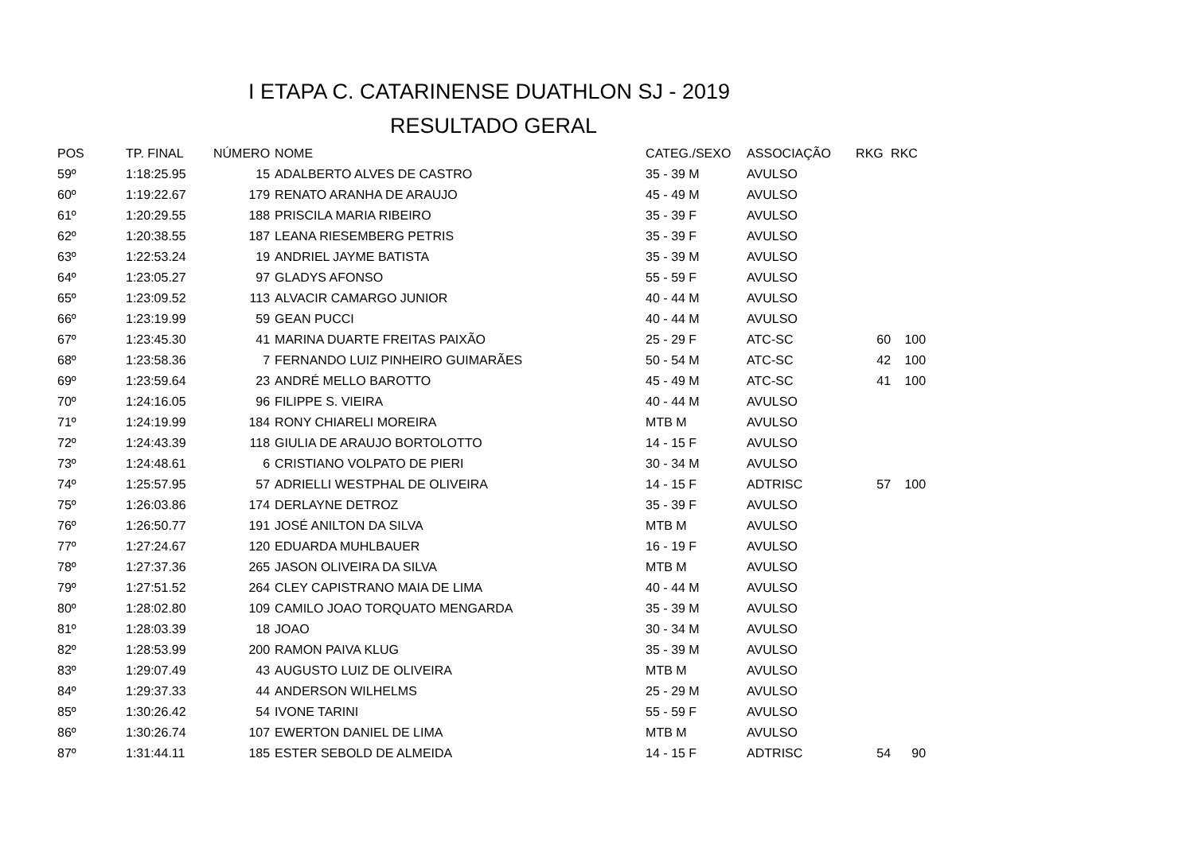I ETAPA C. CATARINENSE DUATHLON SJ - 2019
RESULTADO GERAL
| POS | TP. FINAL | NÚMERO | NOME | CATEG./SEXO | ASSOCIAÇÃO | RKG | RKC |
| --- | --- | --- | --- | --- | --- | --- | --- |
| 59º | 1:18:25.95 | 15 | ADALBERTO ALVES DE CASTRO | 35 - 39 M | AVULSO | | |
| 60º | 1:19:22.67 | 179 | RENATO ARANHA DE ARAUJO | 45 - 49 M | AVULSO | | |
| 61º | 1:20:29.55 | 188 | PRISCILA MARIA RIBEIRO | 35 - 39 F | AVULSO | | |
| 62º | 1:20:38.55 | 187 | LEANA RIESEMBERG PETRIS | 35 - 39 F | AVULSO | | |
| 63º | 1:22:53.24 | 19 | ANDRIEL JAYME BATISTA | 35 - 39 M | AVULSO | | |
| 64º | 1:23:05.27 | 97 | GLADYS AFONSO | 55 - 59 F | AVULSO | | |
| 65º | 1:23:09.52 | 113 | ALVACIR CAMARGO JUNIOR | 40 - 44 M | AVULSO | | |
| 66º | 1:23:19.99 | 59 | GEAN PUCCI | 40 - 44 M | AVULSO | | |
| 67º | 1:23:45.30 | 41 | MARINA DUARTE FREITAS PAIXÃO | 25 - 29 F | ATC-SC | 60 | 100 |
| 68º | 1:23:58.36 | 7 | FERNANDO LUIZ PINHEIRO GUIMARÃES | 50 - 54 M | ATC-SC | 42 | 100 |
| 69º | 1:23:59.64 | 23 | ANDRÉ MELLO BAROTTO | 45 - 49 M | ATC-SC | 41 | 100 |
| 70º | 1:24:16.05 | 96 | FILIPPE S. VIEIRA | 40 - 44 M | AVULSO | | |
| 71º | 1:24:19.99 | 184 | RONY CHIARELI MOREIRA | MTB M | AVULSO | | |
| 72º | 1:24:43.39 | 118 | GIULIA DE ARAUJO BORTOLOTTO | 14 - 15 F | AVULSO | | |
| 73º | 1:24:48.61 | 6 | CRISTIANO VOLPATO DE PIERI | 30 - 34 M | AVULSO | | |
| 74º | 1:25:57.95 | 57 | ADRIELLI WESTPHAL DE OLIVEIRA | 14 - 15 F | ADTRISC | 57 | 100 |
| 75º | 1:26:03.86 | 174 | DERLAYNE DETROZ | 35 - 39 F | AVULSO | | |
| 76º | 1:26:50.77 | 191 | JOSÉ ANILTON DA SILVA | MTB M | AVULSO | | |
| 77º | 1:27:24.67 | 120 | EDUARDA MUHLBAUER | 16 - 19 F | AVULSO | | |
| 78º | 1:27:37.36 | 265 | JASON OLIVEIRA DA SILVA | MTB M | AVULSO | | |
| 79º | 1:27:51.52 | 264 | CLEY CAPISTRANO MAIA DE LIMA | 40 - 44 M | AVULSO | | |
| 80º | 1:28:02.80 | 109 | CAMILO JOAO TORQUATO MENGARDA | 35 - 39 M | AVULSO | | |
| 81º | 1:28:03.39 | 18 | JOAO | 30 - 34 M | AVULSO | | |
| 82º | 1:28:53.99 | 200 | RAMON PAIVA KLUG | 35 - 39 M | AVULSO | | |
| 83º | 1:29:07.49 | 43 | AUGUSTO LUIZ DE OLIVEIRA | MTB M | AVULSO | | |
| 84º | 1:29:37.33 | 44 | ANDERSON WILHELMS | 25 - 29 M | AVULSO | | |
| 85º | 1:30:26.42 | 54 | IVONE TARINI | 55 - 59 F | AVULSO | | |
| 86º | 1:30:26.74 | 107 | EWERTON DANIEL DE LIMA | MTB M | AVULSO | | |
| 87º | 1:31:44.11 | 185 | ESTER SEBOLD DE ALMEIDA | 14 - 15 F | ADTRISC | 54 | 90 |